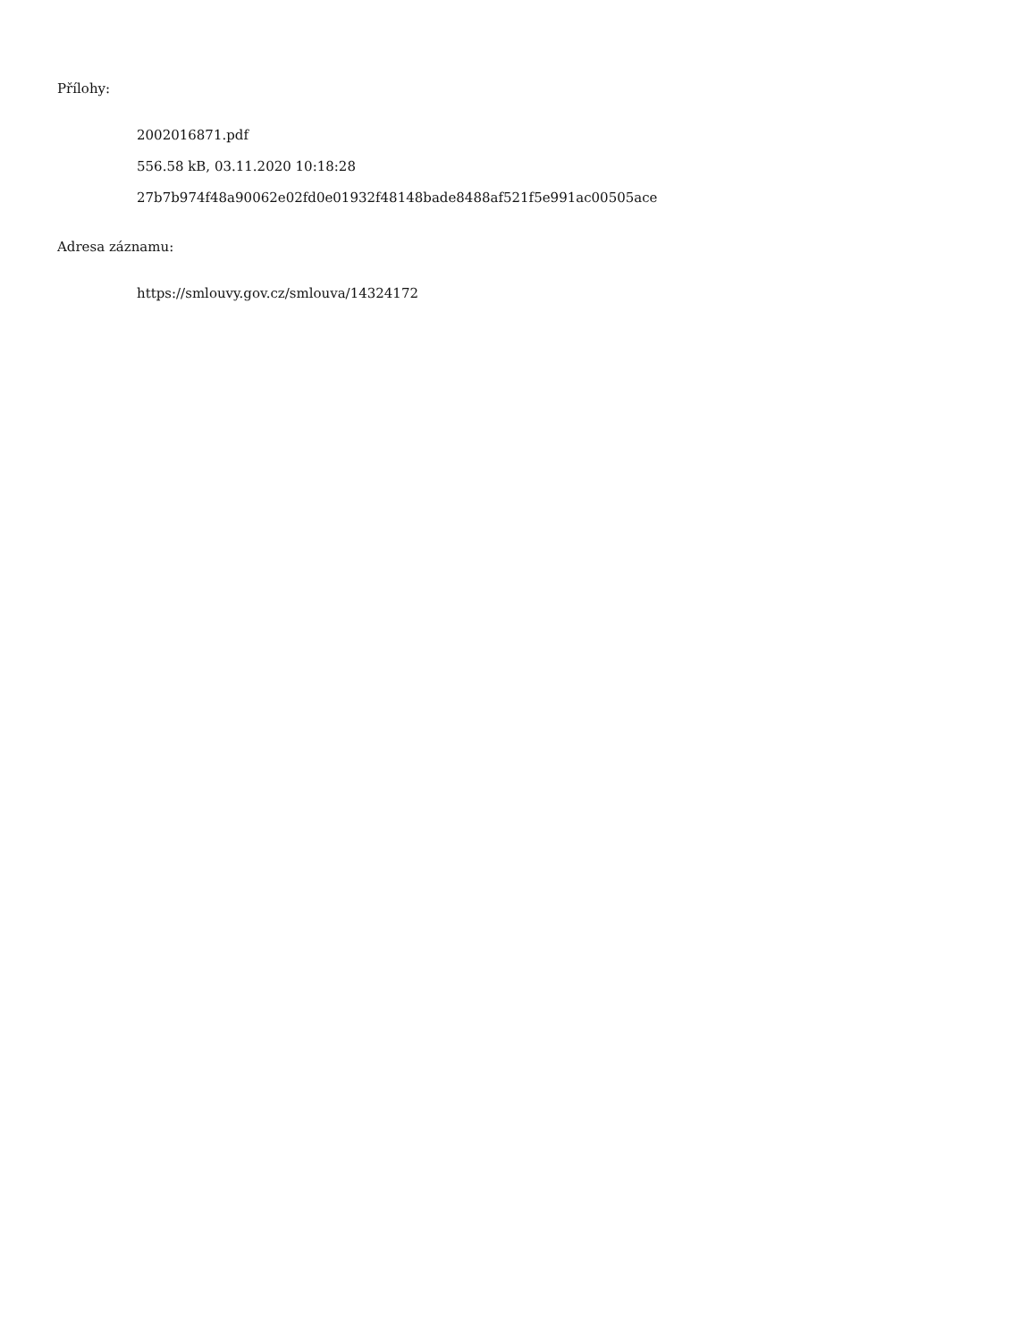Přílohy:
2002016871.pdf
556.58 kB, 03.11.2020 10:18:28
27b7b974f48a90062e02fd0e01932f48148bade8488af521f5e991ac00505ace
Adresa záznamu:
https://smlouvy.gov.cz/smlouva/14324172